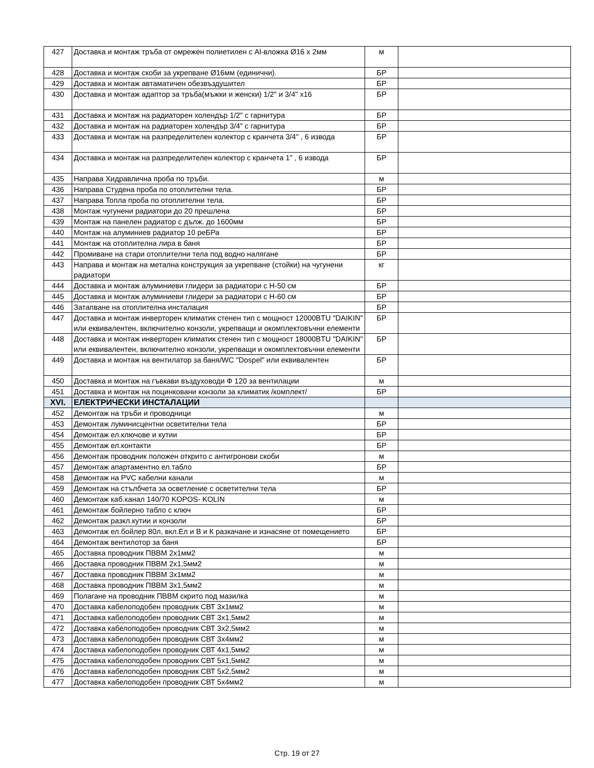| 427 | Доставка и монтаж тръба от омрежен полиетилен с Al-вложка Ø16 х 2мм | м | |
| 428 | Доставка и монтаж скоби за укрепване Ø16мм (единични). | БР | |
| 429 | Доставка и монтаж автаматичен обезвъздушител | БР | |
| 430 | Доставка и монтаж адаптор за тръба(мъжки и женски) 1/2" и 3/4" х16 | БР | |
| 431 | Доставка и монтаж на радиаторен холендър 1/2" с гарнитура | БР | |
| 432 | Доставка и монтаж на радиаторен холендър 3/4" с гарнитура | БР | |
| 433 | Доставка и монтаж на разпределителен колектор с кранчета 3/4" , 6 извода | БР | |
| 434 | Доставка и монтаж на разпределителен колектор с кранчета 1" , 6 извода | БР | |
| 435 | Направа Хидравлична проба по тръби. | м | |
| 436 | Направа Студена проба по отоплителни тела. | БР | |
| 437 | Направа Топла проба по отоплителни тела. | БР | |
| 438 | Монтаж чугунени радиатори до 20 прешлена | БР | |
| 439 | Монтаж на панелен радиатор с дълж. до 1600мм | БР | |
| 440 | Монтаж на алуминиев радиатор 10 реБРа | БР | |
| 441 | Монтаж на отоплителна лира в баня | БР | |
| 442 | Промиване на стари отоплителни тела под водно налягане | БР | |
| 443 | Направа и монтаж на метална конструкция за укрепване (стойки) на чугунени радиатори | кг | |
| 444 | Доставка и монтаж алуминиеви глидери за радиатори с Н-50 см | БР | |
| 445 | Доставка и монтаж алуминиеви глидери за радиатори с Н-60 см | БР | |
| 446 | Затапване на отоплителна инсталация | БР | |
| 447 | Доставка и монтаж инверторен климатик стенен тип с мощност 12000BTU "DAIKIN" или еквивалентен, включително конзоли, укрепващи и окомплектовъчни елементи | БР | |
| 448 | Доставка и монтаж инверторен климатик стенен тип с мощност 18000BTU "DAIKIN" или еквивалентен, включително конзоли, укрепващи и окомплектовъчни елементи | БР | |
| 449 | Доставка и монтаж на вентилатор за баня/WC "Dospel" или еквивалентен | БР | |
| 450 | Доставка и монтаж на гъвкави въздуховоди Ф 120 за вентилации | м | |
| 451 | Доставка и монтаж на поцинковани конзоли за климатик /комплект/ | БР | |
| XVI. | ЕЛЕКТРИЧЕСКИ ИНСТАЛАЦИИ | | |
| 452 | Демонтаж на тръби и проводници | м | |
| 453 | Демонтаж луминисцентни осветителни тела | БР | |
| 454 | Демонтаж ел.ключове и кутии | БР | |
| 455 | Демонтаж ел.контакти | БР | |
| 456 | Демонтаж проводник положен открито с антигронови скоби | м | |
| 457 | Демонтаж апартаментно ел.табло | БР | |
| 458 | Демонтаж на PVC кабелни канали | м | |
| 459 | Демонтаж на стълбчета за осветление с осветителни тела | БР | |
| 460 | Демонтаж каб.канал 140/70 KOPOS- KOLIN | м | |
| 461 | Демонтаж бойлерно табло с ключ | БР | |
| 462 | Демонтаж разкл.кутии и конзоли | БР | |
| 463 | Демонтаж ел.бойлер 80л, вкл.Ел и В и К разкачане и изнасяне от помещението | БР | |
| 464 | Демонтаж вентилотор за баня | БР | |
| 465 | Доставка проводник ПВВМ 2х1мм2 | м | |
| 466 | Доставка проводник ПВВМ 2х1,5мм2 | м | |
| 467 | Доставка проводник ПВВМ 3х1мм2 | м | |
| 468 | Доставка проводник ПВВМ 3х1,5мм2 | м | |
| 469 | Полагане на проводник ПВВМ скрито под мазилка | м | |
| 470 | Доставка кабелоподобен проводник СВТ 3х1мм2 | м | |
| 471 | Доставка кабелоподобен проводник СВТ 3х1,5мм2 | м | |
| 472 | Доставка кабелоподобен проводник СВТ 3х2,5мм2 | м | |
| 473 | Доставка кабелоподобен проводник СВТ 3х4мм2 | м | |
| 474 | Доставка кабелоподобен проводник СВТ 4х1,5мм2 | м | |
| 475 | Доставка кабелоподобен проводник СВТ 5х1,5мм2 | м | |
| 476 | Доставка кабелоподобен проводник СВТ 5х2,5мм2 | м | |
| 477 | Доставка кабелоподобен проводник СВТ 5х4мм2 | м | |
Стр. 19 от 27